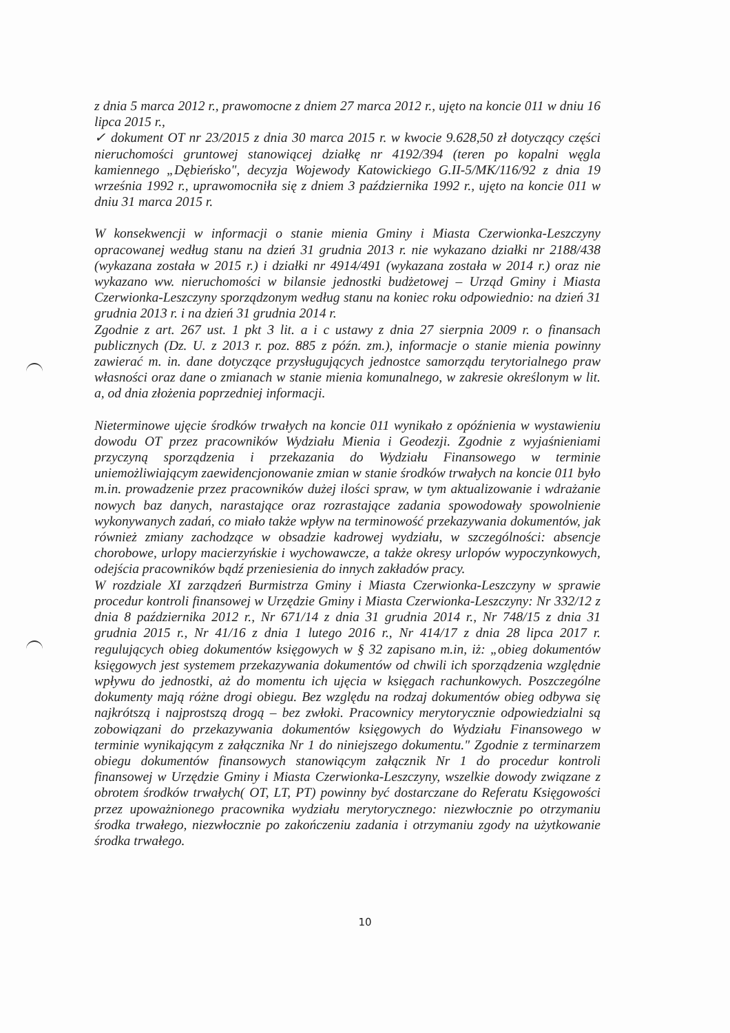z dnia 5 marca 2012 r., prawomocne z dniem 27 marca 2012 r., ujęto na koncie 011 w dniu 16 lipca 2015 r.,
✓ dokument OT nr 23/2015 z dnia 30 marca 2015 r. w kwocie 9.628,50 zł dotyczący części nieruchomości gruntowej stanowiącej działkę nr 4192/394 (teren po kopalni węgla kamiennego „Dębieńsko", decyzja Wojewody Katowickiego G.II-5/MK/116/92 z dnia 19 września 1992 r., uprawomocniła się z dniem 3 października 1992 r., ujęto na koncie 011 w dniu 31 marca 2015 r.
W konsekwencji w informacji o stanie mienia Gminy i Miasta Czerwionka-Leszczyny opracowanej według stanu na dzień 31 grudnia 2013 r. nie wykazano działki nr 2188/438 (wykazana została w 2015 r.) i działki nr 4914/491 (wykazana została w 2014 r.) oraz nie wykazano ww. nieruchomości w bilansie jednostki budżetowej – Urząd Gminy i Miasta Czerwionka-Leszczyny sporządzonym według stanu na koniec roku odpowiednio: na dzień 31 grudnia 2013 r. i na dzień 31 grudnia 2014 r.
Zgodnie z art. 267 ust. 1 pkt 3 lit. a i c ustawy z dnia 27 sierpnia 2009 r. o finansach publicznych (Dz. U. z 2013 r. poz. 885 z późn. zm.), informacje o stanie mienia powinny zawierać m. in. dane dotyczące przysługujących jednostce samorządu terytorialnego praw własności oraz dane o zmianach w stanie mienia komunalnego, w zakresie określonym w lit. a, od dnia złożenia poprzedniej informacji.
Nieterminowe ujęcie środków trwałych na koncie 011 wynikało z opóźnienia w wystawieniu dowodu OT przez pracowników Wydziału Mienia i Geodezji. Zgodnie z wyjaśnieniami przyczyną sporządzenia i przekazania do Wydziału Finansowego w terminie uniemożliwiającym zaewidencjonowanie zmian w stanie środków trwałych na koncie 011 było m.in. prowadzenie przez pracowników dużej ilości spraw, w tym aktualizowanie i wdrażanie nowych baz danych, narastające oraz rozrastające zadania spowodowały spowolnienie wykonywanych zadań, co miało także wpływ na terminowość przekazywania dokumentów, jak również zmiany zachodzące w obsadzie kadrowej wydziału, w szczególności: absencje chorobowe, urlopy macierzyńskie i wychowawcze, a także okresy urlopów wypoczynkowych, odejścia pracowników bądź przeniesienia do innych zakładów pracy.
W rozdziale XI zarządzeń Burmistrza Gminy i Miasta Czerwionka-Leszczyny w sprawie procedur kontroli finansowej w Urzędzie Gminy i Miasta Czerwionka-Leszczyny: Nr 332/12 z dnia 8 października 2012 r., Nr 671/14 z dnia 31 grudnia 2014 r., Nr 748/15 z dnia 31 grudnia 2015 r., Nr 41/16 z dnia 1 lutego 2016 r., Nr 414/17 z dnia 28 lipca 2017 r. regulujących obieg dokumentów księgowych w § 32 zapisano m.in, iż: „obieg dokumentów księgowych jest systemem przekazywania dokumentów od chwili ich sporządzenia względnie wpływu do jednostki, aż do momentu ich ujęcia w księgach rachunkowych. Poszczególne dokumenty mają różne drogi obiegu. Bez względu na rodzaj dokumentów obieg odbywa się najkrótszą i najprostszą drogą – bez zwłoki. Pracownicy merytorycznie odpowiedzialni są zobowiązani do przekazywania dokumentów księgowych do Wydziału Finansowego w terminie wynikającym z załącznika Nr 1 do niniejszego dokumentu." Zgodnie z terminarzem obiegu dokumentów finansowych stanowiącym załącznik Nr 1 do procedur kontroli finansowej w Urzędzie Gminy i Miasta Czerwionka-Leszczyny, wszelkie dowody związane z obrotem środków trwałych( OT, LT, PT) powinny być dostarczane do Referatu Księgowości przez upoważnionego pracownika wydziału merytorycznego: niezwłocznie po otrzymaniu środka trwałego, niezwłocznie po zakończeniu zadania i otrzymaniu zgody na użytkowanie środka trwałego.
10